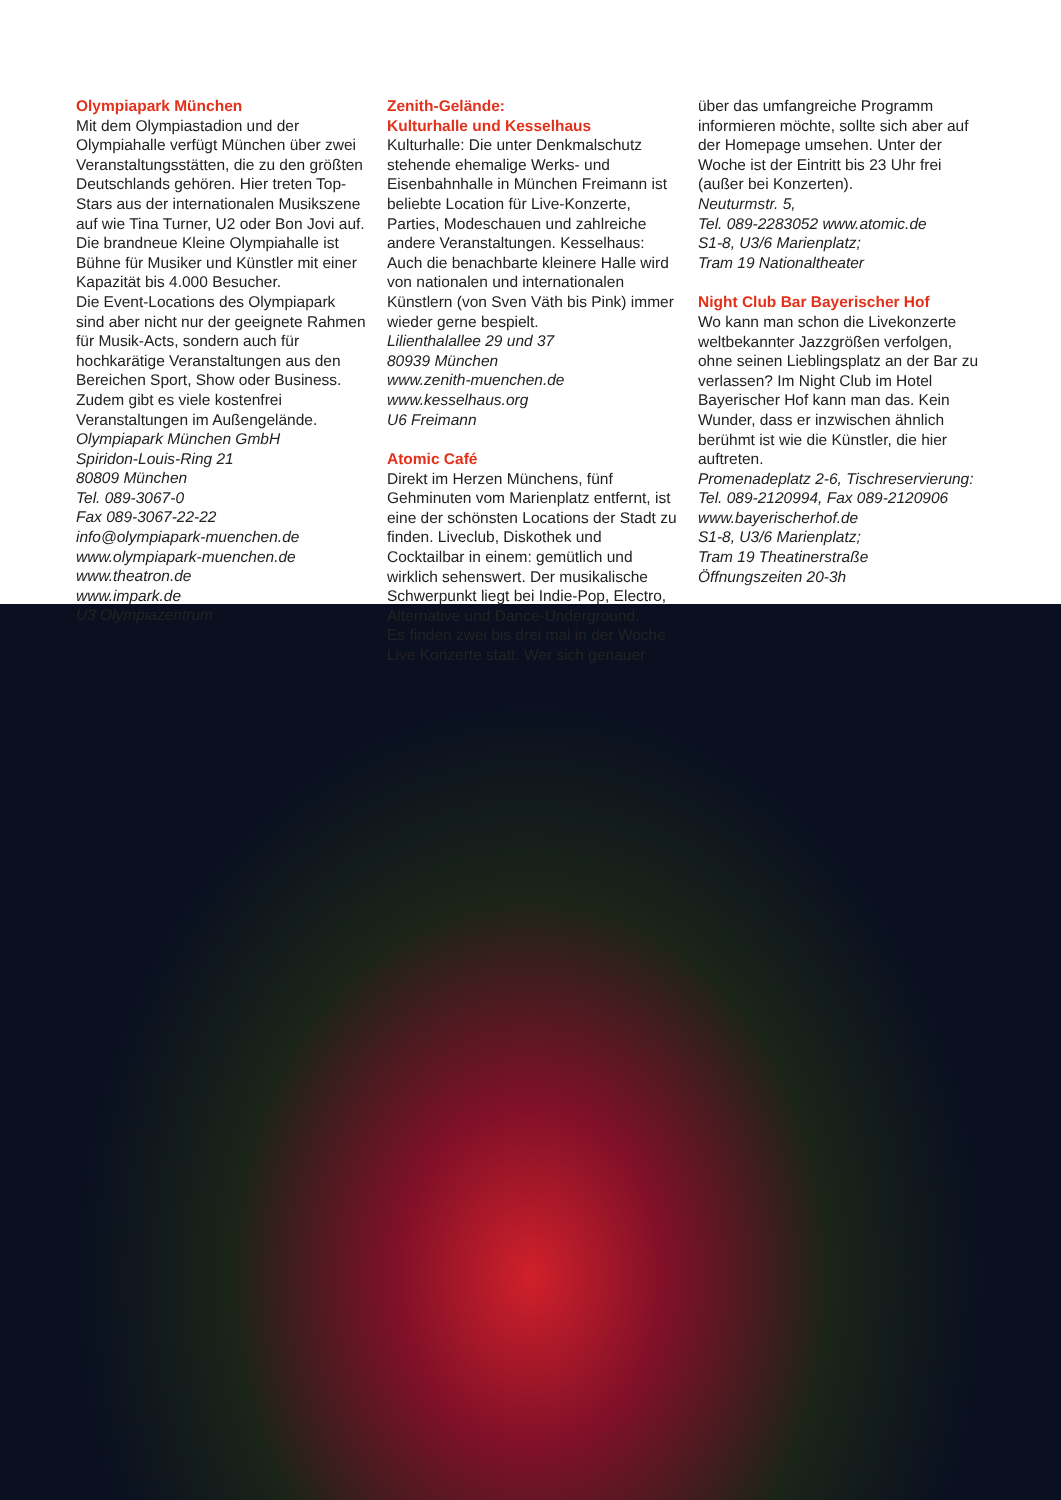Olympiapark München
Mit dem Olympiastadion und der Olympiahalle verfügt München über zwei Veranstaltungsstätten, die zu den größten Deutschlands gehören. Hier treten Top-Stars aus der internationalen Musikszene auf wie Tina Turner, U2 oder Bon Jovi auf. Die brandneue Kleine Olympiahalle ist Bühne für Musiker und Künstler mit einer Kapazität bis 4.000 Besucher.
Die Event-Locations des Olympiapark sind aber nicht nur der geeignete Rahmen für Musik-Acts, sondern auch für hochkarätige Veranstaltungen aus den Bereichen Sport, Show oder Business. Zudem gibt es viele kostenfrei Veranstaltungen im Außengelände.
Olympiapark München GmbH
Spiridon-Louis-Ring 21
80809 München
Tel. 089-3067-0
Fax 089-3067-22-22
info@olympiapark-muenchen.de
www.olympiapark-muenchen.de
www.theatron.de
www.impark.de
U3 Olympiazentrum
Zenith-Gelände:
Kulturhalle und Kesselhaus
Kulturhalle: Die unter Denkmalschutz stehende ehemalige Werks- und Eisenbahnhalle in München Freimann ist beliebte Location für Live-Konzerte, Parties, Modeschauen und zahlreiche andere Veranstaltungen. Kesselhaus: Auch die benachbarte kleinere Halle wird von nationalen und internationalen Künstlern (von Sven Väth bis Pink) immer wieder gerne bespielt.
Lilienthalallee 29 und 37
80939 München
www.zenith-muenchen.de
www.kesselhaus.org
U6 Freimann
Atomic Café
Direkt im Herzen Münchens, fünf Gehminuten vom Marienplatz entfernt, ist eine der schönsten Locations der Stadt zu finden. Liveclub, Diskothek und Cocktailbar in einem: gemütlich und wirklich sehenswert. Der musikalische Schwerpunkt liegt bei Indie-Pop, Electro, Alternative und Dance-Underground.
Es finden zwei bis drei mal in der Woche Live Konzerte statt. Wer sich genauer
über das umfangreiche Programm informieren möchte, sollte sich aber auf der Homepage umsehen. Unter der Woche ist der Eintritt bis 23 Uhr frei (außer bei Konzerten).
Neuturmstr. 5,
Tel. 089-2283052 www.atomic.de
S1-8, U3/6 Marienplatz;
Tram 19 Nationaltheater
Night Club Bar Bayerischer Hof
Wo kann man schon die Livekonzerte weltbekannter Jazzgrößen verfolgen, ohne seinen Lieblingsplatz an der Bar zu verlassen? Im Night Club im Hotel Bayerischer Hof kann man das. Kein Wunder, dass er inzwischen ähnlich berühmt ist wie die Künstler, die hier auftreten.
Promenadeplatz 2-6, Tischreservierung:
Tel. 089-2120994, Fax 089-2120906
www.bayerischerhof.de
S1-8, U3/6 Marienplatz;
Tram 19 Theatinerstraße
Öffnungszeiten 20-3h